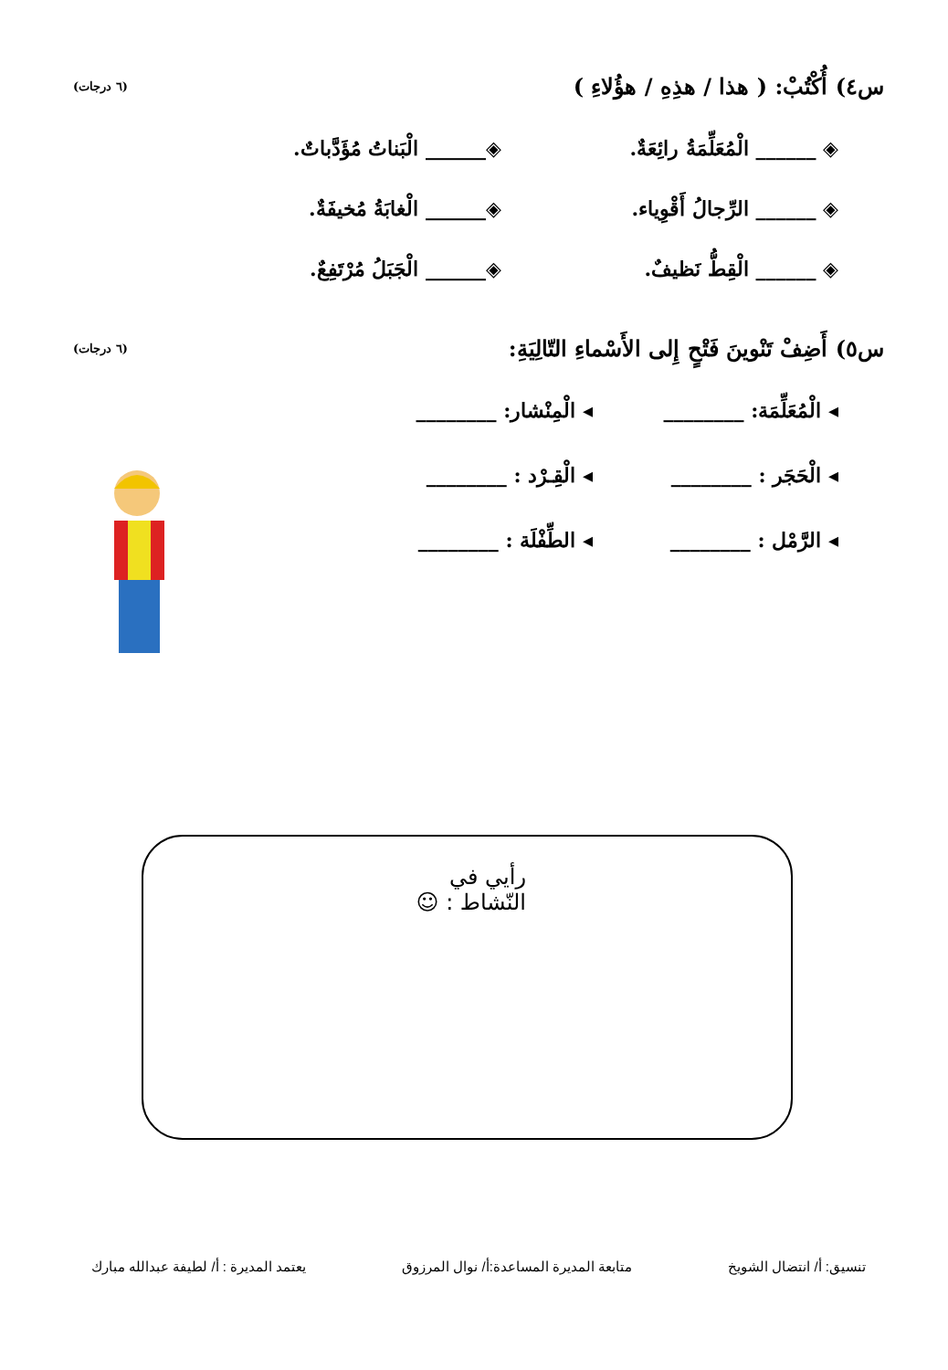س٤) أُكْتُبْ: ( هذا / هذِهِ / هؤُلاءِ ) (٦ درجات)
◈ ______ الْمُعَلِّمَةُ رائِعَةٌ.
◈______ الْبَناتُ مُؤَدَّباتٌ.
◈ ______ الرِّجالُ أَقْوِياء.
◈______ الْغابَةُ مُخيفَةٌ.
◈ ______ الْقِطُّ نَظيفٌ.
◈______ الْجَبَلُ مُرْتَفِعٌ.
س٥) أَضِفْ تَنْوينَ فَتْحٍ إِلى الأَسْماءِ التّالِيَةِ: (٦ درجات)
◂ الْمُعَلِّمَة: ________
◂ الْمِنْشار: ________
◂ الْحَجَر : ________
◂ الْقِـرْد : ________
◂ الرَّمْل : ________
◂ الطِّفْلَة : ________
رأيي في النّشاط : ☺
تنسيق: أ/ انتضال الشويخ متابعة المديرة المساعدة:أ/ نوال المرزوق يعتمد المديرة : أ/ لطيفة عبدالله مبارك